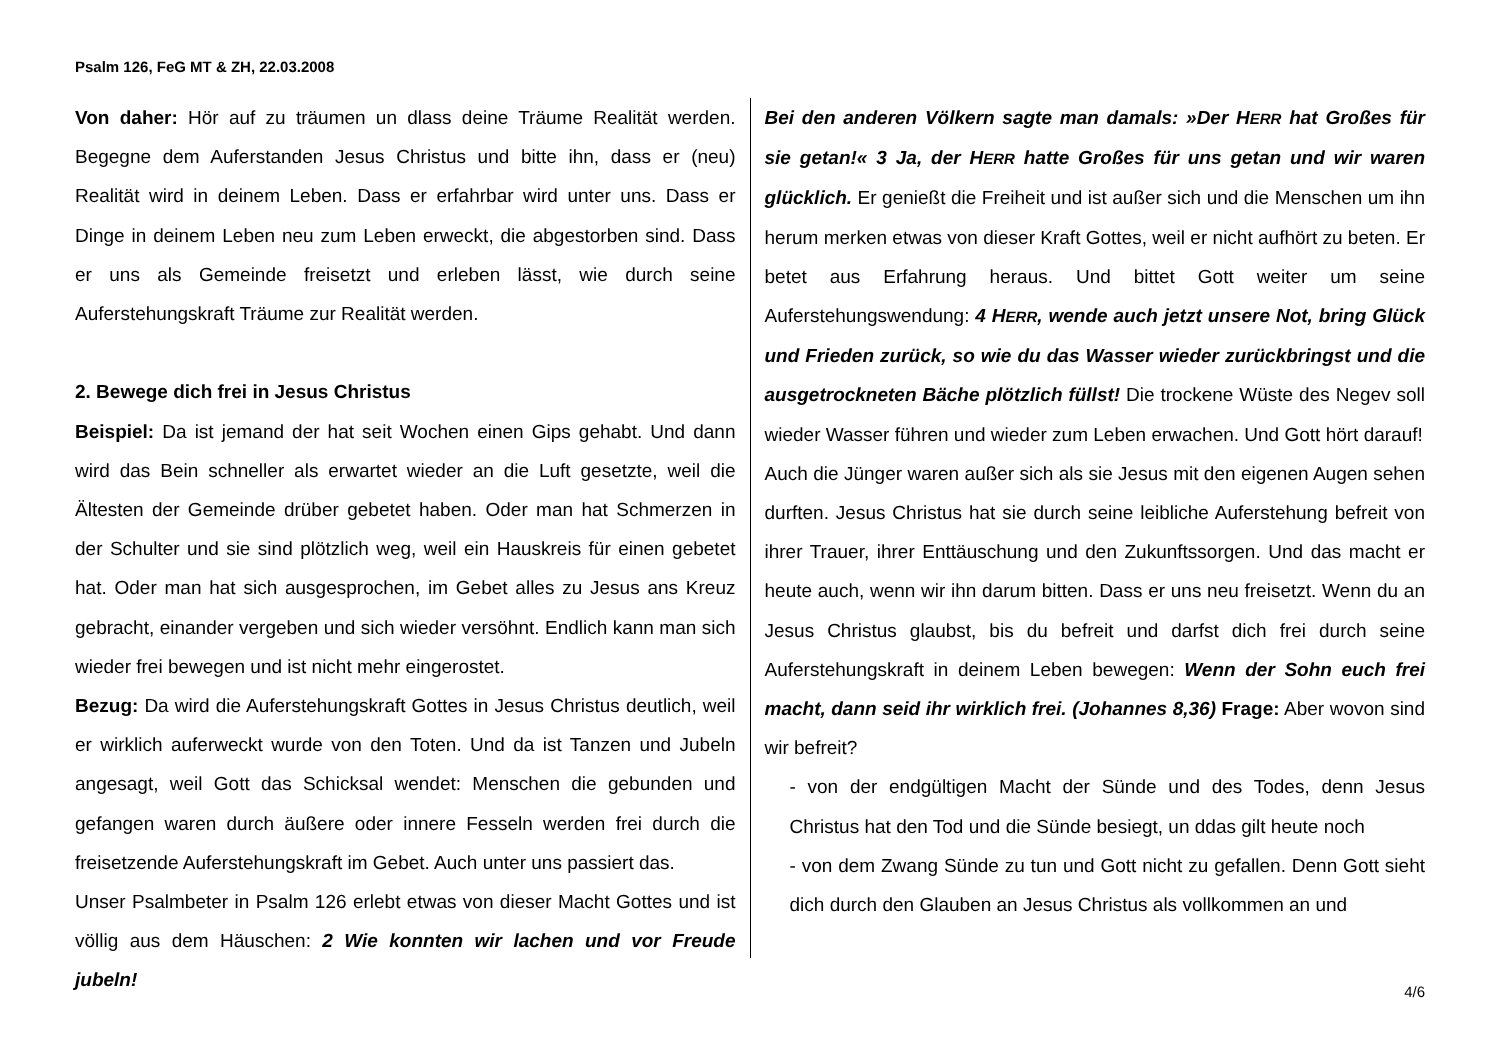Psalm 126, FeG MT & ZH, 22.03.2008
Von daher: Hör auf zu träumen un dlass deine Träume Realität werden. Begegne dem Auferstanden Jesus Christus und bitte ihn, dass er (neu) Realität wird in deinem Leben. Dass er erfahrbar wird unter uns. Dass er Dinge in deinem Leben neu zum Leben erweckt, die abgestorben sind. Dass er uns als Gemeinde freisetzt und erleben lässt, wie durch seine Auferstehungskraft Träume zur Realität werden.
2. Bewege dich frei in Jesus Christus
Beispiel: Da ist jemand der hat seit Wochen einen Gips gehabt. Und dann wird das Bein schneller als erwartet wieder an die Luft gesetzte, weil die Ältesten der Gemeinde drüber gebetet haben. Oder man hat Schmerzen in der Schulter und sie sind plötzlich weg, weil ein Hauskreis für einen gebetet hat. Oder man hat sich ausgesprochen, im Gebet alles zu Jesus ans Kreuz gebracht, einander vergeben und sich wieder versöhnt. Endlich kann man sich wieder frei bewegen und ist nicht mehr eingerostet.
Bezug: Da wird die Auferstehungskraft Gottes in Jesus Christus deutlich, weil er wirklich auferweckt wurde von den Toten. Und da ist Tanzen und Jubeln angesagt, weil Gott das Schicksal wendet: Menschen die gebunden und gefangen waren durch äußere oder innere Fesseln werden frei durch die freisetzende Auferstehungskraft im Gebet. Auch unter uns passiert das.
Unser Psalmbeter in Psalm 126 erlebt etwas von dieser Macht Gottes und ist völlig aus dem Häuschen: 2 Wie konnten wir lachen und vor Freude jubeln!
Bei den anderen Völkern sagte man damals: »Der HERR hat Großes für sie getan!« 3 Ja, der HERR hatte Großes für uns getan und wir waren glücklich. Er genießt die Freiheit und ist außer sich und die Menschen um ihn herum merken etwas von dieser Kraft Gottes, weil er nicht aufhört zu beten. Er betet aus Erfahrung heraus. Und bittet Gott weiter um seine Auferstehungswendung: 4 HERR, wende auch jetzt unsere Not, bring Glück und Frieden zurück, so wie du das Wasser wieder zurückbringst und die ausgetrockneten Bäche plötzlich füllst! Die trockene Wüste des Negev soll wieder Wasser führen und wieder zum Leben erwachen. Und Gott hört darauf!
Auch die Jünger waren außer sich als sie Jesus mit den eigenen Augen sehen durften. Jesus Christus hat sie durch seine leibliche Auferstehung befreit von ihrer Trauer, ihrer Enttäuschung und den Zukunftssorgen. Und das macht er heute auch, wenn wir ihn darum bitten. Dass er uns neu freisetzt. Wenn du an Jesus Christus glaubst, bis du befreit und darfst dich frei durch seine Auferstehungskraft in deinem Leben bewegen: Wenn der Sohn euch frei macht, dann seid ihr wirklich frei. (Johannes 8,36) Frage: Aber wovon sind wir befreit?
- von der endgültigen Macht der Sünde und des Todes, denn Jesus Christus hat den Tod und die Sünde besiegt, un ddas gilt heute noch
- von dem Zwang Sünde zu tun und Gott nicht zu gefallen. Denn Gott sieht dich durch den Glauben an Jesus Christus als vollkommen an und
4/6